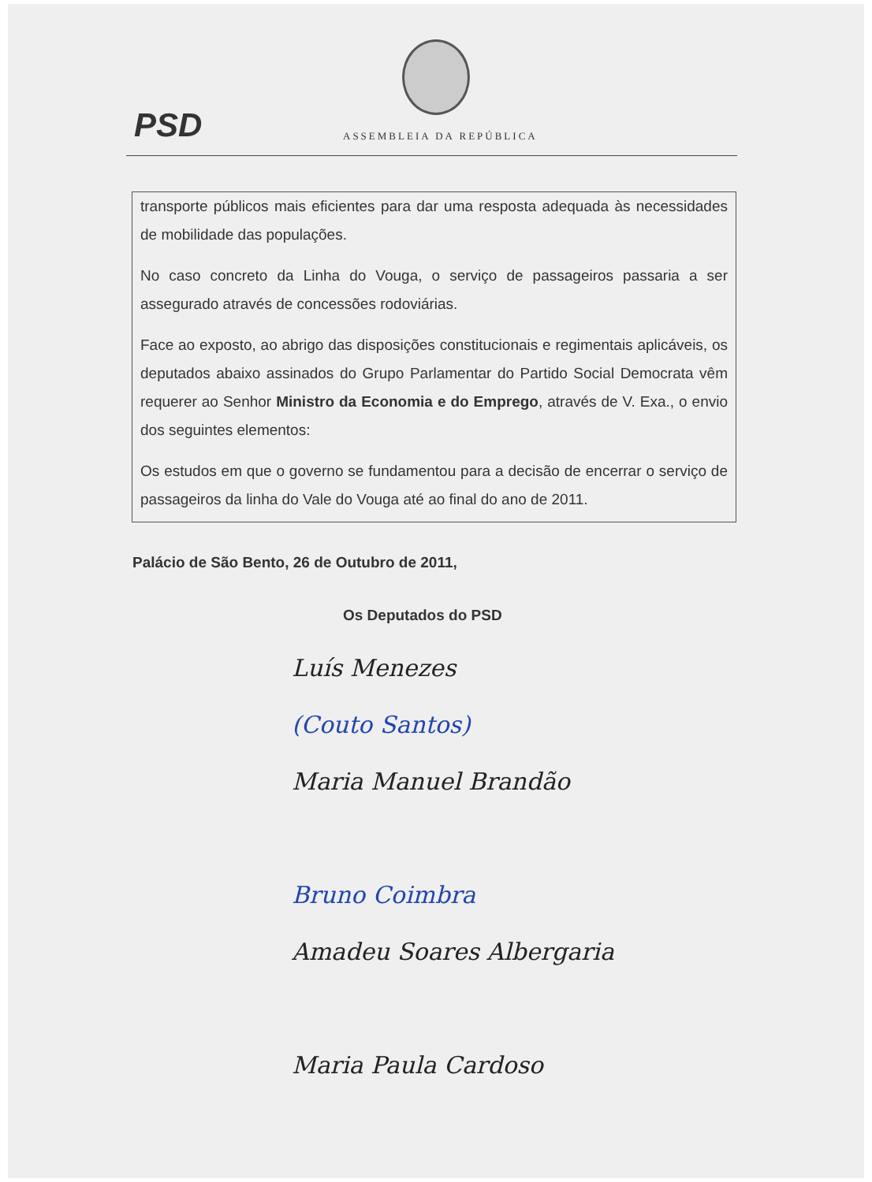PSD ASSEMBLEIA DA REPÚBLICA
transporte públicos mais eficientes para dar uma resposta adequada às necessidades de mobilidade das populações.
No caso concreto da Linha do Vouga, o serviço de passageiros passaria a ser assegurado através de concessões rodoviárias.
Face ao exposto, ao abrigo das disposições constitucionais e regimentais aplicáveis, os deputados abaixo assinados do Grupo Parlamentar do Partido Social Democrata vêm requerer ao Senhor Ministro da Economia e do Emprego, através de V. Exa., o envio dos seguintes elementos:
Os estudos em que o governo se fundamentou para a decisão de encerrar o serviço de passageiros da linha do Vale do Vouga até ao final do ano de 2011.
Palácio de São Bento, 26 de Outubro de 2011,
Os Deputados do PSD
Luís Menezes
(Couto Santos)
Maria Manuel Brandão
Bruno Coimbra
Amadeu Soares Albergaria
Maria Paula Cardoso